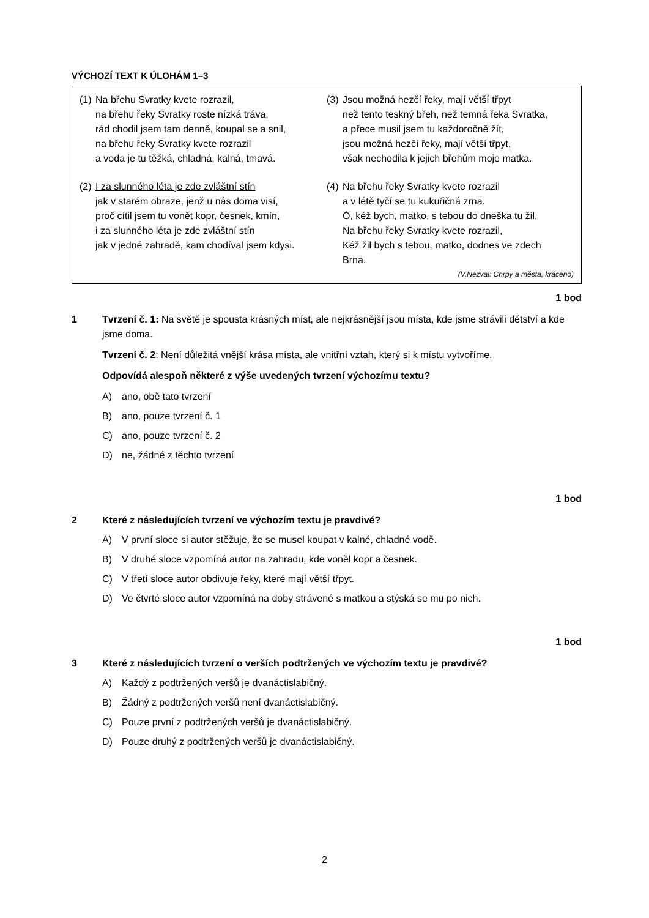VÝCHOZÍ TEXT K ÚLOHÁM 1–3
(1)
Na břehu Svratky kvete rozrazil,
na břehu řeky Svratky roste nízká tráva,
rád chodil jsem tam denně, koupal se a snil,
na břehu řeky Svratky kvete rozrazil
a voda je tu těžká, chladná, kalná, tmavá.
(2)
I za slunného léta je zde zvláštní stín
jak v starém obraze, jenž u nás doma visí,
proč cítil jsem tu vonět kopr, česnek, kmín,
i za slunného léta je zde zvláštní stín
jak v jedné zahradě, kam chodíval jsem kdysi.
(3)
Jsou možná hezčí řeky, mají větší třpyt
než tento teskný břeh, než temná řeka Svratka,
a přece musil jsem tu každoročně žít,
jsou možná hezčí řeky, mají větší třpyt,
však nechodila k jejich břehům moje matka.
(4)
Na břehu řeky Svratky kvete rozrazil
a v létě tyčí se tu kukuřičná zrna.
Ó, kéž bych, matko, s tebou do dneška tu žil,
Na břehu řeky Svratky kvete rozrazil,
Kéž žil bych s tebou, matko, dodnes ve zdech
Brna.
(V.Nezval: Chrpy a města, kráceno)
1 bod
1 Tvrzení č. 1: Na světě je spousta krásných míst, ale nejkrásnější jsou místa, kde jsme strávili dětství a kde jsme doma.
Tvrzení č. 2: Není důležitá vnější krása místa, ale vnitřní vztah, který si k místu vytvoříme.
Odpovídá alespoň některé z výše uvedených tvrzení výchozímu textu?
A) ano, obě tato tvrzení
B) ano, pouze tvrzení č. 1
C) ano, pouze tvrzení č. 2
D) ne, žádné z těchto tvrzení
1 bod
2 Které z následujících tvrzení ve výchozím textu je pravdivé?
A) V první sloce si autor stěžuje, že se musel koupat v kalné, chladné vodě.
B) V druhé sloce vzpomíná autor na zahradu, kde voněl kopr a česnek.
C) V třetí sloce autor obdivuje řeky, které mají větší třpyt.
D) Ve čtvrté sloce autor vzpomíná na doby strávené s matkou a stýská se mu po nich.
1 bod
3 Které z následujících tvrzení o verších podtržených ve výchozím textu je pravdivé?
A) Každý z podtržených veršů je dvanáctislabičný.
B) Žádný z podtržených veršů není dvanáctislabičný.
C) Pouze první z podtržených veršů je dvanáctislabičný.
D) Pouze druhý z podtržených veršů je dvanáctislabičný.
2